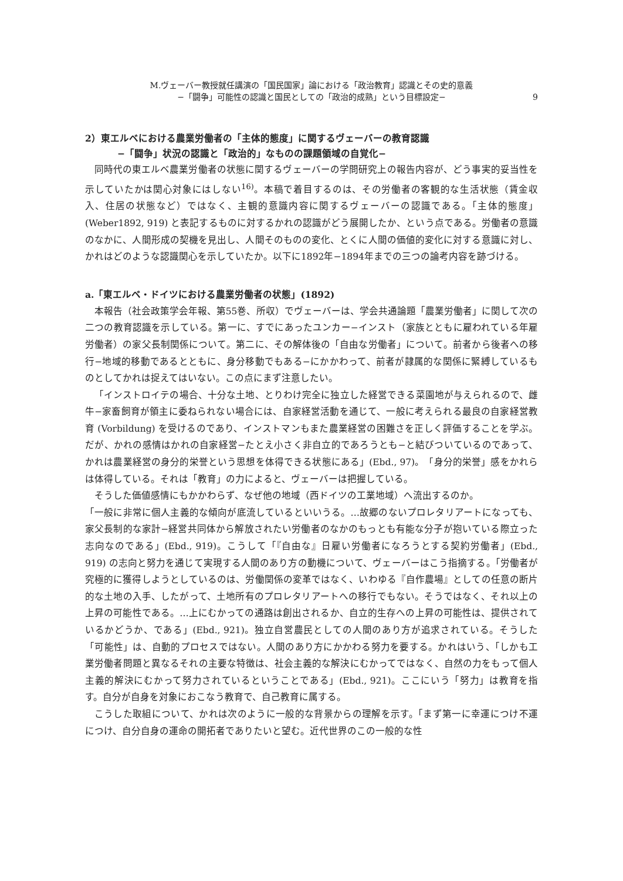M.ヴェーバー教授就任講演の「国民国家」論における「政治教育」認識とその史的意義
−「闘争」可能性の認識と国民としての「政治的成熟」という目標設定−
9
2）東エルベにおける農業労働者の「主体的態度」に関するヴェーバーの教育認識
−「闘争」状況の認識と「政治的」なものの課題領域の自覚化−
同時代の東エルベ農業労働者の状態に関するヴェーバーの学問研究上の報告内容が、どう事実的妥当性を示していたかは関心対象にはしない<sup>16)</sup>。本稿で着目するのは、その労働者の客観的な生活状態（賃金収入、住居の状態など）ではなく、主観的意識内容に関するヴェーバーの認識である。「主体的態度」(Weber1892, 919) と表記するものに対するかれの認識がどう展開したか、という点である。労働者の意識のなかに、人間形成の契機を見出し、人間そのものの変化、とくに人間の価値的変化に対する意識に対し、かれはどのような認識関心を示していたか。以下に1892年−1894年までの三つの論考内容を跡づける。
a.「東エルベ・ドイツにおける農業労働者の状態」(1892)
本報告（社会政策学会年報、第55巻、所収）でヴェーバーは、学会共通論題「農業労働者」に関して次の二つの教育認識を示している。第一に、すでにあったユンカー−インスト（家族とともに雇われている年雇労働者）の家父長制関係について。第二に、その解体後の「自由な労働者」について。前者から後者への移行−地域的移動であるとともに、身分移動でもある−にかかわって、前者が隷属的な関係に緊縛しているものとしてかれは捉えてはいない。この点にまず注意したい。
「インストロイテの場合、十分な土地、とりわけ完全に独立した経営できる菜園地が与えられるので、雌牛−家畜飼育が領主に委ねられない場合には、自家経営活動を通じて、一般に考えられる最良の自家経営教育 (Vorbildung) を受けるのであり、インストマンもまた農業経営の困難さを正しく評価することを学ぶ。だが、かれの感情はかれの自家経営−たとえ小さく非自立的であろうとも−と結びついているのであって、かれは農業経営の身分的栄誉という思想を体得できる状態にある」(Ebd., 97)。「身分的栄誉」感をかれらは体得している。それは「教育」の力によると、ヴェーバーは把握している。
そうした価値感情にもかかわらず、なぜ他の地域（西ドイツの工業地域）へ流出するのか。
「一般に非常に個人主義的な傾向が底流しているといいうる。…故郷のないプロレタリアートになっても、家父長制的な家計−経営共同体から解放されたい労働者のなかのもっとも有能な分子が抱いている際立った志向なのである」(Ebd., 919)。こうして「『自由な』日雇い労働者になろうとする契約労働者」(Ebd., 919) の志向と努力を通じて実現する人間のあり方の動機について、ヴェーバーはこう指摘する。「労働者が究極的に獲得しようとしているのは、労働関係の変革ではなく、いわゆる『自作農場』としての任意の断片的な土地の入手、したがって、土地所有のプロレタリアートへの移行でもない。そうではなく、それ以上の上昇の可能性である。…上にむかっての通路は創出されるか、自立的生存への上昇の可能性は、提供されているかどうか、である」(Ebd., 921)。独立自営農民としての人間のあり方が追求されている。そうした「可能性」は、自動的プロセスではない。人間のあり方にかかわる努力を要する。かれはいう、「しかも工業労働者問題と異なるそれの主要な特徴は、社会主義的な解決にむかってではなく、自然の力をもって個人主義的解決にむかって努力されているということである」(Ebd., 921)。ここにいう「努力」は教育を指す。自分が自身を対象におこなう教育で、自己教育に属する。
こうした取組について、かれは次のように一般的な背景からの理解を示す。「まず第一に幸運につけ不運につけ、自分自身の運命の開拓者でありたいと望む。近代世界のこの一般的な性